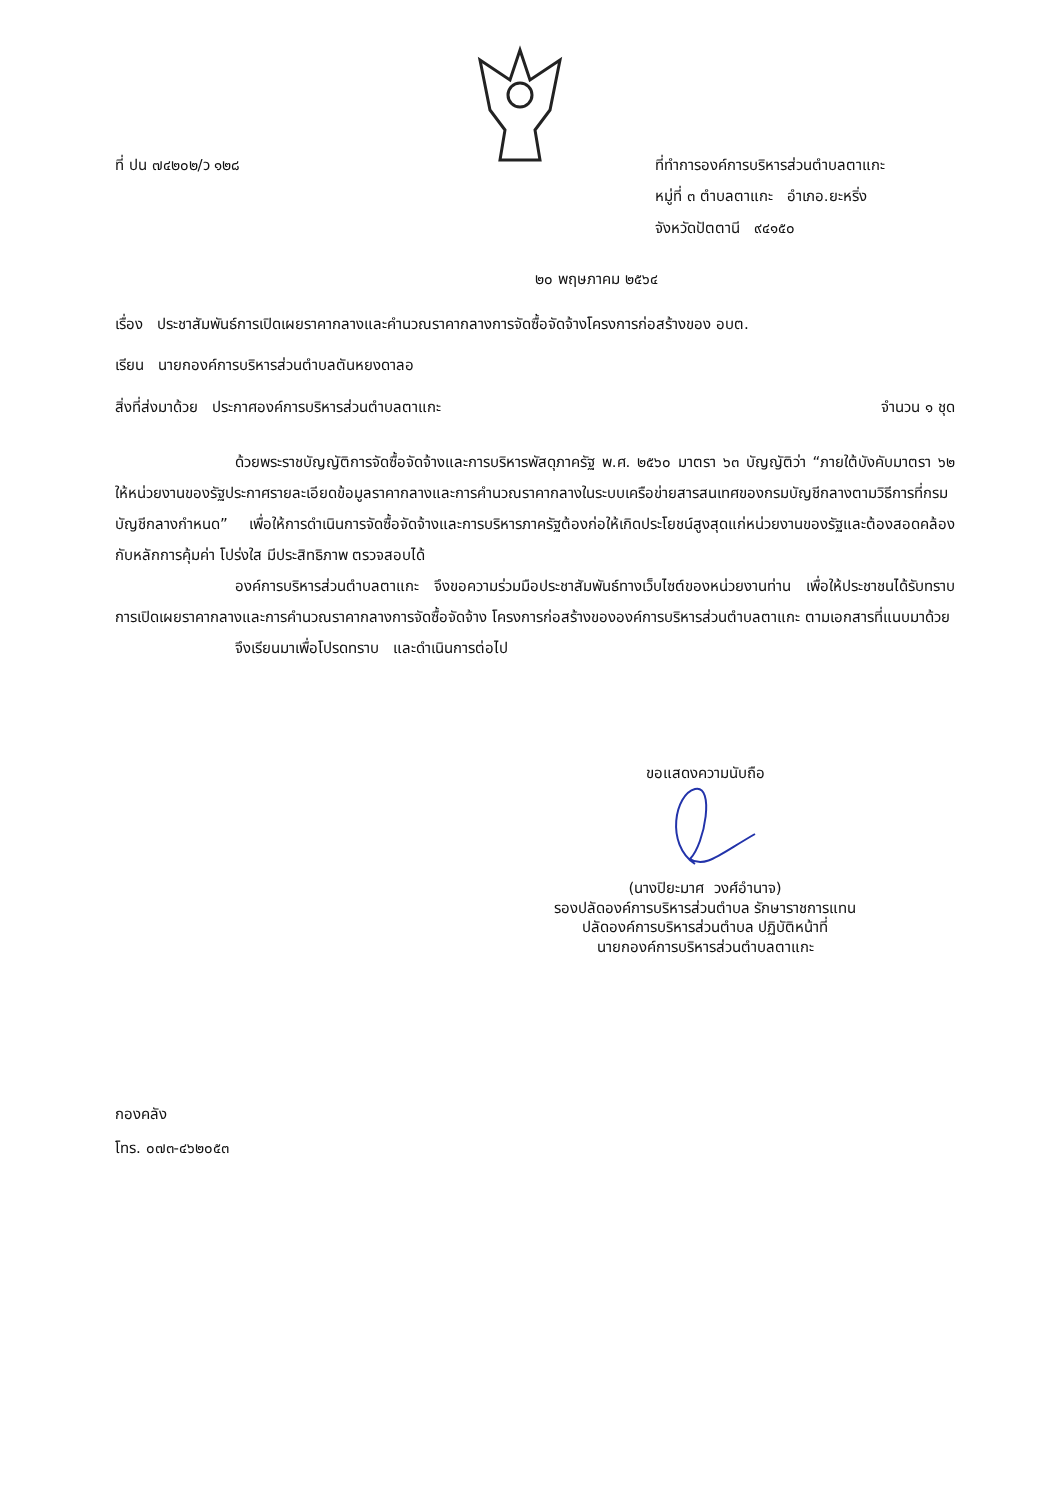ที่ ปน ๗๔๒๐๒/ว ๑๒๘ ที่ทำการองค์การบริหารส่วนตำบลตาแกะ
หมู่ที่ ๓ ตำบลตาแกะ อำเภอ.ยะหริ่ง
จังหวัดปัตตานี ๙๔๑๕๐
๒๐ พฤษภาคม ๒๕๖๔
เรื่อง ประชาสัมพันธ์การเปิดเผยราคากลางและคำนวณราคากลางการจัดซื้อจัดจ้างโครงการก่อสร้างของ อบต.
เรียน นายกองค์การบริหารส่วนตำบลตันหยงดาลอ
สิ่งที่ส่งมาด้วย ประกาศองค์การบริหารส่วนตำบลตาแกะ จำนวน ๑ ชุด
ด้วยพระราชบัญญัติการจัดซื้อจัดจ้างและการบริหารพัสดุภาครัฐ พ.ศ. ๒๕๖๐ มาตรา ๖๓ บัญญัติว่า “ภายใต้บังคับมาตรา ๖๒ ให้หน่วยงานของรัฐประกาศรายละเอียดข้อมูลราคากลางและการคำนวณราคากลางในระบบเครือข่ายสารสนเทศของกรมบัญชีกลางตามวิธีการที่กรมบัญชีกลางกำหนด” เพื่อให้การดำเนินการจัดซื้อจัดจ้างและการบริหารภาครัฐต้องก่อให้เกิดประโยชน์สูงสุดแก่หน่วยงานของรัฐและต้องสอดคล้องกับหลักการคุ้มค่า โปร่งใส มีประสิทธิภาพ ตรวจสอบได้
องค์การบริหารส่วนตำบลตาแกะ จึงขอความร่วมมือประชาสัมพันธ์ทางเว็บไซต์ของหน่วยงานท่าน เพื่อให้ประชาชนได้รับทราบการเปิดเผยราคากลางและการคำนวณราคากลางการจัดซื้อจัดจ้าง โครงการก่อสร้างขององค์การบริหารส่วนตำบลตาแกะ ตามเอกสารที่แนบมาด้วย
จึงเรียนมาเพื่อโปรดทราบ และดำเนินการต่อไป
ขอแสดงความนับถือ
(นางปิยะมาศ วงศ์อำนาจ)
รองปลัดองค์การบริหารส่วนตำบล รักษาราชการแทน
ปลัดองค์การบริหารส่วนตำบล ปฏิบัติหน้าที่
นายกองค์การบริหารส่วนตำบลตาแกะ
กองคลัง
โทร. ๐๗๓-๔๖๒๐๕๓